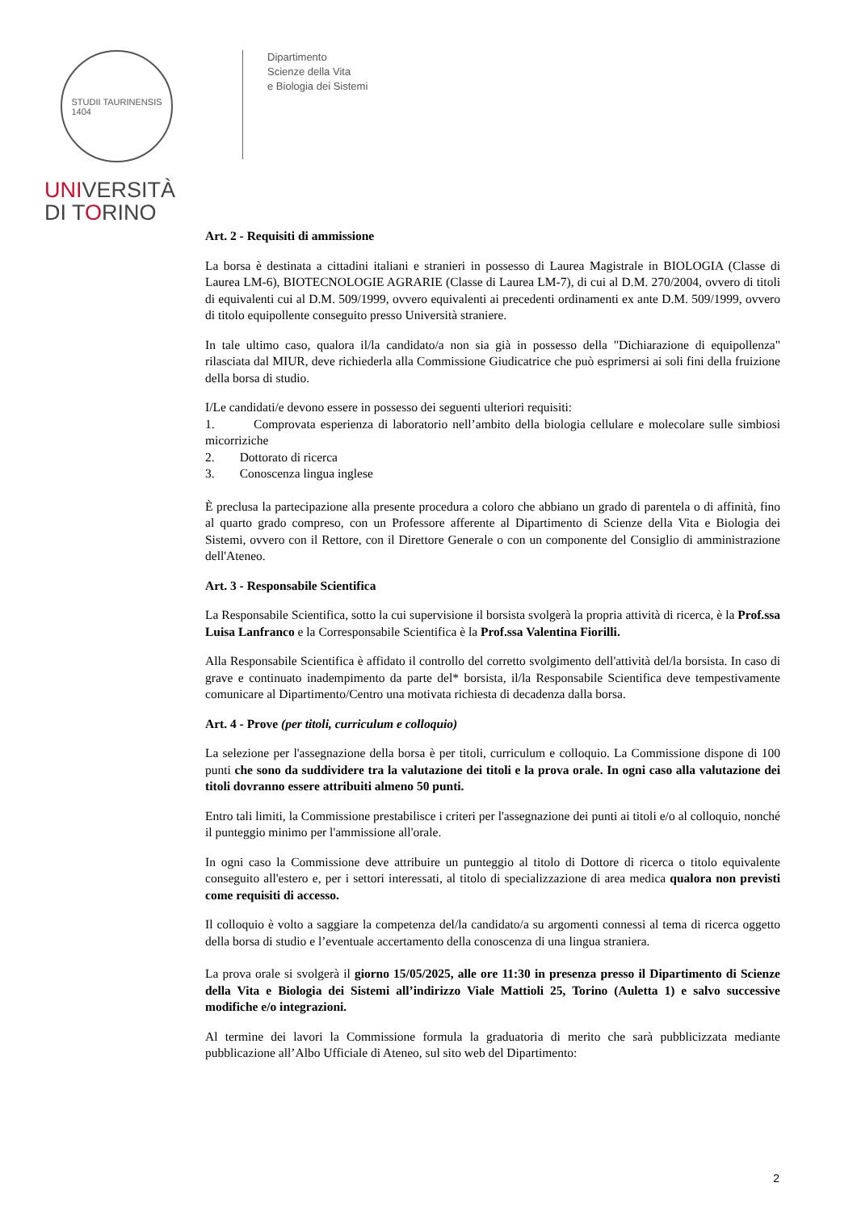STUDII TAURINENSIS
1404
UNIVERSITÀ
DI TORINO
Dipartimento
Scienze della Vita
e Biologia dei Sistemi
Art. 2 - Requisiti di ammissione
La borsa è destinata a cittadini italiani e stranieri in possesso di Laurea Magistrale in BIOLOGIA (Classe di Laurea LM-6), BIOTECNOLOGIE AGRARIE (Classe di Laurea LM-7), di cui al D.M. 270/2004, ovvero di titoli di equivalenti cui al D.M. 509/1999, ovvero equivalenti ai precedenti ordinamenti ex ante D.M. 509/1999, ovvero di titolo equipollente conseguito presso Università straniere.
In tale ultimo caso, qualora il/la candidato/a non sia già in possesso della "Dichiarazione di equipollenza" rilasciata dal MIUR, deve richiederla alla Commissione Giudicatrice che può esprimersi ai soli fini della fruizione della borsa di studio.
I/Le candidati/e devono essere in possesso dei seguenti ulteriori requisiti:
1. Comprovata esperienza di laboratorio nell’ambito della biologia cellulare e molecolare sulle simbiosi micorriziche
2. Dottorato di ricerca
3. Conoscenza lingua inglese
È preclusa la partecipazione alla presente procedura a coloro che abbiano un grado di parentela o di affinità, fino al quarto grado compreso, con un Professore afferente al Dipartimento di Scienze della Vita e Biologia dei Sistemi, ovvero con il Rettore, con il Direttore Generale o con un componente del Consiglio di amministrazione dell'Ateneo.
Art. 3 - Responsabile Scientifica
La Responsabile Scientifica, sotto la cui supervisione il borsista svolgerà la propria attività di ricerca, è la Prof.ssa Luisa Lanfranco e la Corresponsabile Scientifica è la Prof.ssa Valentina Fiorilli.
Alla Responsabile Scientifica è affidato il controllo del corretto svolgimento dell'attività del/la borsista. In caso di grave e continuato inadempimento da parte del* borsista, il/la Responsabile Scientifica deve tempestivamente comunicare al Dipartimento/Centro una motivata richiesta di decadenza dalla borsa.
Art. 4 - Prove (per titoli, curriculum e colloquio)
La selezione per l'assegnazione della borsa è per titoli, curriculum e colloquio. La Commissione dispone di 100 punti che sono da suddividere tra la valutazione dei titoli e la prova orale. In ogni caso alla valutazione dei titoli dovranno essere attribuiti almeno 50 punti.
Entro tali limiti, la Commissione prestabilisce i criteri per l'assegnazione dei punti ai titoli e/o al colloquio, nonché il punteggio minimo per l'ammissione all'orale.
In ogni caso la Commissione deve attribuire un punteggio al titolo di Dottore di ricerca o titolo equivalente conseguito all'estero e, per i settori interessati, al titolo di specializzazione di area medica qualora non previsti come requisiti di accesso.
Il colloquio è volto a saggiare la competenza del/la candidato/a su argomenti connessi al tema di ricerca oggetto della borsa di studio e l’eventuale accertamento della conoscenza di una lingua straniera.
La prova orale si svolgerà il giorno 15/05/2025, alle ore 11:30 in presenza presso il Dipartimento di Scienze della Vita e Biologia dei Sistemi all’indirizzo Viale Mattioli 25, Torino (Auletta 1) e salvo successive modifiche e/o integrazioni.
Al termine dei lavori la Commissione formula la graduatoria di merito che sarà pubblicizzata mediante pubblicazione all’Albo Ufficiale di Ateneo, sul sito web del Dipartimento:
2